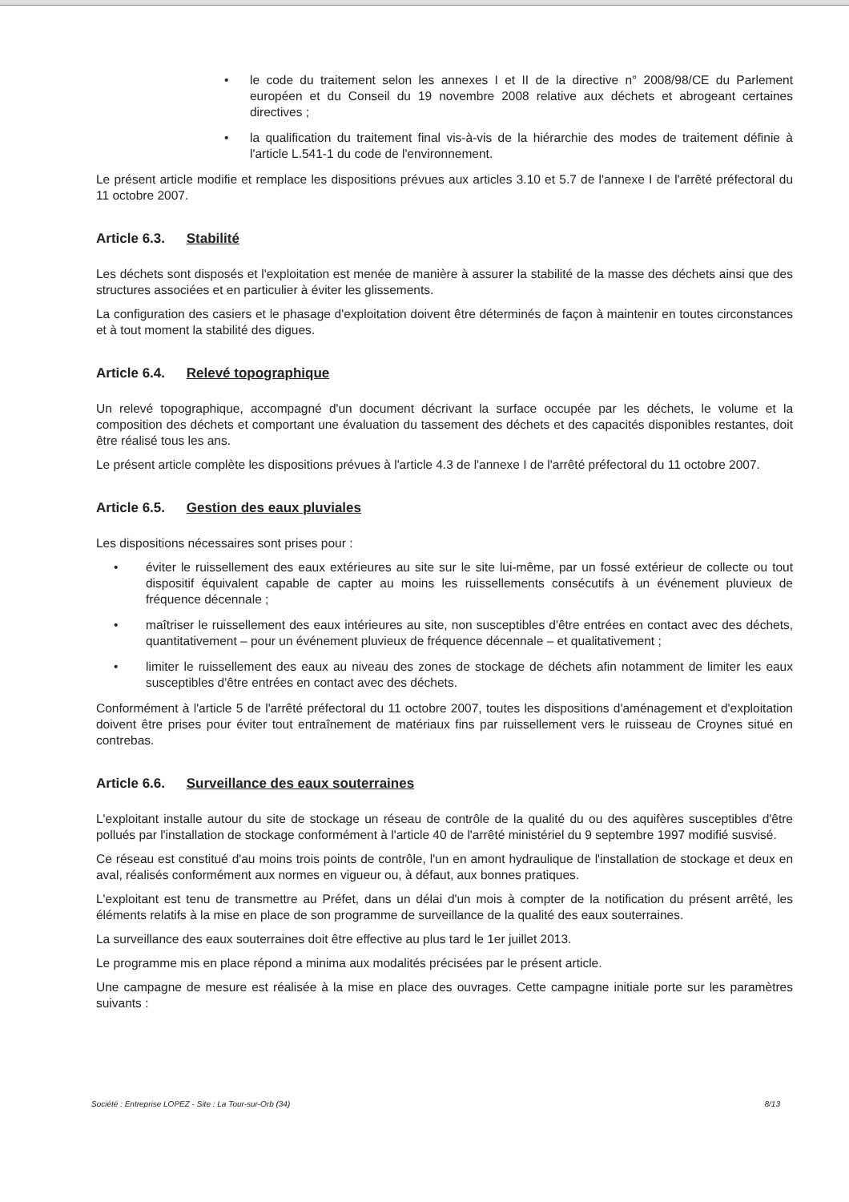• le code du traitement selon les annexes I et II de la directive n° 2008/98/CE du Parlement européen et du Conseil du 19 novembre 2008 relative aux déchets et abrogeant certaines directives ;
• la qualification du traitement final vis-à-vis de la hiérarchie des modes de traitement définie à l'article L.541-1 du code de l'environnement.
Le présent article modifie et remplace les dispositions prévues aux articles 3.10 et 5.7 de l'annexe I de l'arrêté préfectoral du 11 octobre 2007.
Article 6.3. Stabilité
Les déchets sont disposés et l'exploitation est menée de manière à assurer la stabilité de la masse des déchets ainsi que des structures associées et en particulier à éviter les glissements.
La configuration des casiers et le phasage d'exploitation doivent être déterminés de façon à maintenir en toutes circonstances et à tout moment la stabilité des digues.
Article 6.4. Relevé topographique
Un relevé topographique, accompagné d'un document décrivant la surface occupée par les déchets, le volume et la composition des déchets et comportant une évaluation du tassement des déchets et des capacités disponibles restantes, doit être réalisé tous les ans.
Le présent article complète les dispositions prévues à l'article 4.3 de l'annexe I de l'arrêté préfectoral du 11 octobre 2007.
Article 6.5. Gestion des eaux pluviales
Les dispositions nécessaires sont prises pour :
• éviter le ruissellement des eaux extérieures au site sur le site lui-même, par un fossé extérieur de collecte ou tout dispositif équivalent capable de capter au moins les ruissellements consécutifs à un événement pluvieux de fréquence décennale ;
• maîtriser le ruissellement des eaux intérieures au site, non susceptibles d'être entrées en contact avec des déchets, quantitativement – pour un événement pluvieux de fréquence décennale – et qualitativement ;
• limiter le ruissellement des eaux au niveau des zones de stockage de déchets afin notamment de limiter les eaux susceptibles d'être entrées en contact avec des déchets.
Conformément à l'article 5 de l'arrêté préfectoral du 11 octobre 2007, toutes les dispositions d'aménagement et d'exploitation doivent être prises pour éviter tout entraînement de matériaux fins par ruissellement vers le ruisseau de Croynes situé en contrebas.
Article 6.6. Surveillance des eaux souterraines
L'exploitant installe autour du site de stockage un réseau de contrôle de la qualité du ou des aquifères susceptibles d'être pollués par l'installation de stockage conformément à l'article 40 de l'arrêté ministériel du 9 septembre 1997 modifié susvisé.
Ce réseau est constitué d'au moins trois points de contrôle, l'un en amont hydraulique de l'installation de stockage et deux en aval, réalisés conformément aux normes en vigueur ou, à défaut, aux bonnes pratiques.
L'exploitant est tenu de transmettre au Préfet, dans un délai d'un mois à compter de la notification du présent arrêté, les éléments relatifs à la mise en place de son programme de surveillance de la qualité des eaux souterraines.
La surveillance des eaux souterraines doit être effective au plus tard le 1er juillet 2013.
Le programme mis en place répond a minima aux modalités précisées par le présent article.
Une campagne de mesure est réalisée à la mise en place des ouvrages. Cette campagne initiale porte sur les paramètres suivants :
Société : Entreprise LOPEZ - Site : La Tour-sur-Orb (34) 8/13